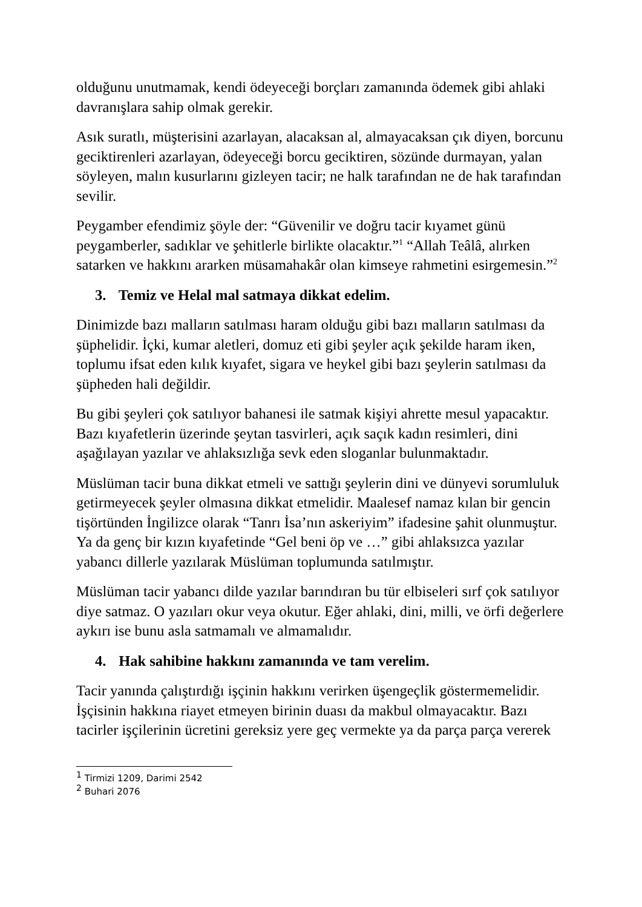olduğunu unutmamak, kendi ödeyeceği borçları zamanında ödemek gibi ahlaki davranışlara sahip olmak gerekir.
Asık suratlı, müşterisini azarlayan, alacaksan al, almayacaksan çık diyen, borcunu geciktirenleri azarlayan, ödeyeceği borcu geciktiren, sözünde durmayan, yalan söyleyen, malın kusurlarını gizleyen tacir; ne halk tarafından ne de hak tarafından sevilir.
Peygamber efendimiz şöyle der: “Güvenilir ve doğru tacir kıyamet günü peygamberler, sadıklar ve şehitlerle birlikte olacaktır.”<sup>1</sup> “Allah Teâlâ, alırken satarken ve hakkını ararken müsamahakâr olan kimseye rahmetini esirgemesin.”<sup>2</sup>
3. Temiz ve Helal mal satmaya dikkat edelim.
Dinimizde bazı malların satılması haram olduğu gibi bazı malların satılması da şüphelidir. İçki, kumar aletleri, domuz eti gibi şeyler açık şekilde haram iken, toplumu ifsat eden kılık kıyafet, sigara ve heykel gibi bazı şeylerin satılması da şüpheden hali değildir.
Bu gibi şeyleri çok satılıyor bahanesi ile satmak kişiyi ahrette mesul yapacaktır. Bazı kıyafetlerin üzerinde şeytan tasvirleri, açık saçık kadın resimleri, dini aşağılayan yazılar ve ahlaksızlığa sevk eden sloganlar bulunmaktadır.
Müslüman tacir buna dikkat etmeli ve sattığı şeylerin dini ve dünyevi sorumluluk getirmeyecek şeyler olmasına dikkat etmelidir. Maalesef namaz kılan bir gencin tişörtünden İngilizce olarak “Tanrı İsa’nın askeriyim” ifadesine şahit olunmuştur. Ya da genç bir kızın kıyafetinde “Gel beni öp ve …” gibi ahlaksızca yazılar yabancı dillerle yazılarak Müslüman toplumunda satılmıştır.
Müslüman tacir yabancı dilde yazılar barındıran bu tür elbiseleri sırf çok satılıyor diye satmaz. O yazıları okur veya okutur. Eğer ahlaki, dini, milli, ve örfi değerlere aykırı ise bunu asla satmamalı ve almamalıdır.
4. Hak sahibine hakkını zamanında ve tam verelim.
Tacir yanında çalıştırdığı işçinin hakkını verirken üşengeçlik göstermemelidir. İşçisinin hakkına riayet etmeyen birinin duası da makbul olmayacaktır. Bazı tacirler işçilerinin ücretini gereksiz yere geç vermekte ya da parça parça vererek
<sup>1</sup> Tirmizi 1209, Darimi 2542
<sup>2</sup> Buhari 2076